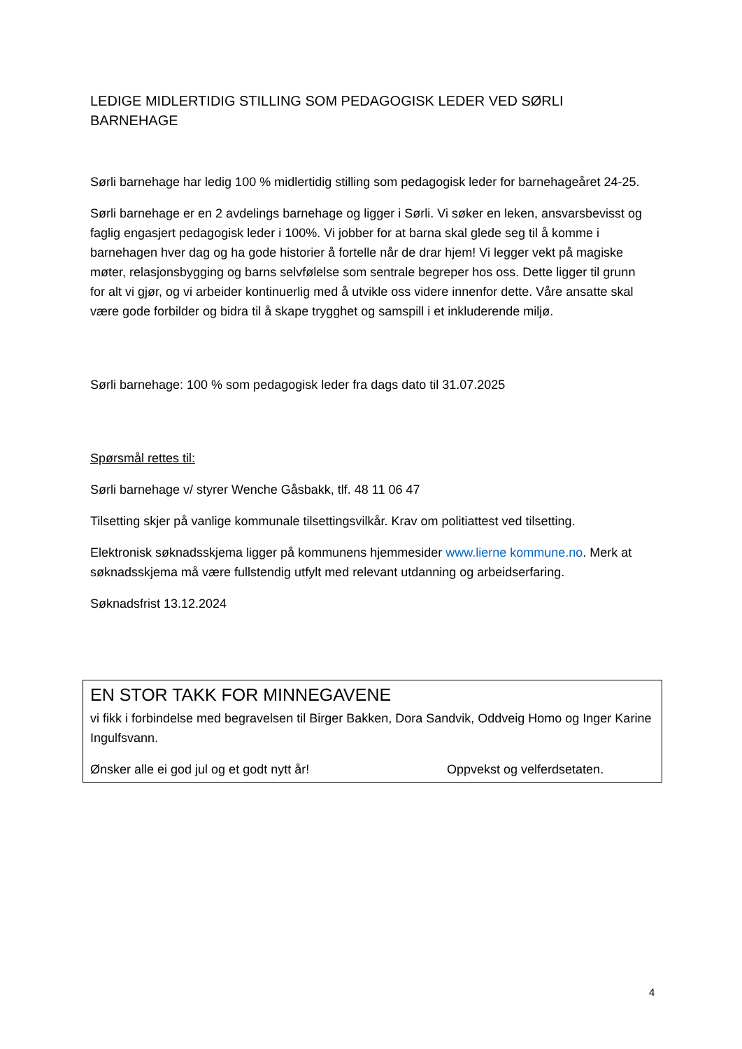LEDIGE MIDLERTIDIG STILLING SOM PEDAGOGISK LEDER VED SØRLI BARNEHAGE
Sørli barnehage har ledig 100 % midlertidig stilling som pedagogisk leder for barnehageåret 24-25.
Sørli barnehage er en 2 avdelings barnehage og ligger i Sørli. Vi søker en leken, ansvarsbevisst og faglig engasjert pedagogisk leder i 100%. Vi jobber for at barna skal glede seg til å komme i barnehagen hver dag og ha gode historier å fortelle når de drar hjem! Vi legger vekt på magiske møter, relasjonsbygging og barns selvfølelse som sentrale begreper hos oss. Dette ligger til grunn for alt vi gjør, og vi arbeider kontinuerlig med å utvikle oss videre innenfor dette. Våre ansatte skal være gode forbilder og bidra til å skape trygghet og samspill i et inkluderende miljø.
Sørli barnehage: 100 % som pedagogisk leder fra dags dato til 31.07.2025
Spørsmål rettes til:
Sørli barnehage v/ styrer Wenche Gåsbakk, tlf. 48 11 06 47
Tilsetting skjer på vanlige kommunale tilsettingsvilkår. Krav om politiattest ved tilsetting.
Elektronisk søknadsskjema ligger på kommunens hjemmesider www.lierne kommune.no. Merk at søknadsskjema må være fullstendig utfylt med relevant utdanning og arbeidserfaring.
Søknadsfrist 13.12.2024
EN STOR TAKK FOR MINNEGAVENE
vi fikk i forbindelse med begravelsen til Birger Bakken, Dora Sandvik, Oddveig Homo og Inger Karine Ingulfsvann.
Ønsker alle ei god jul og et godt nytt år! Oppvekst og velferdsetaten.
4